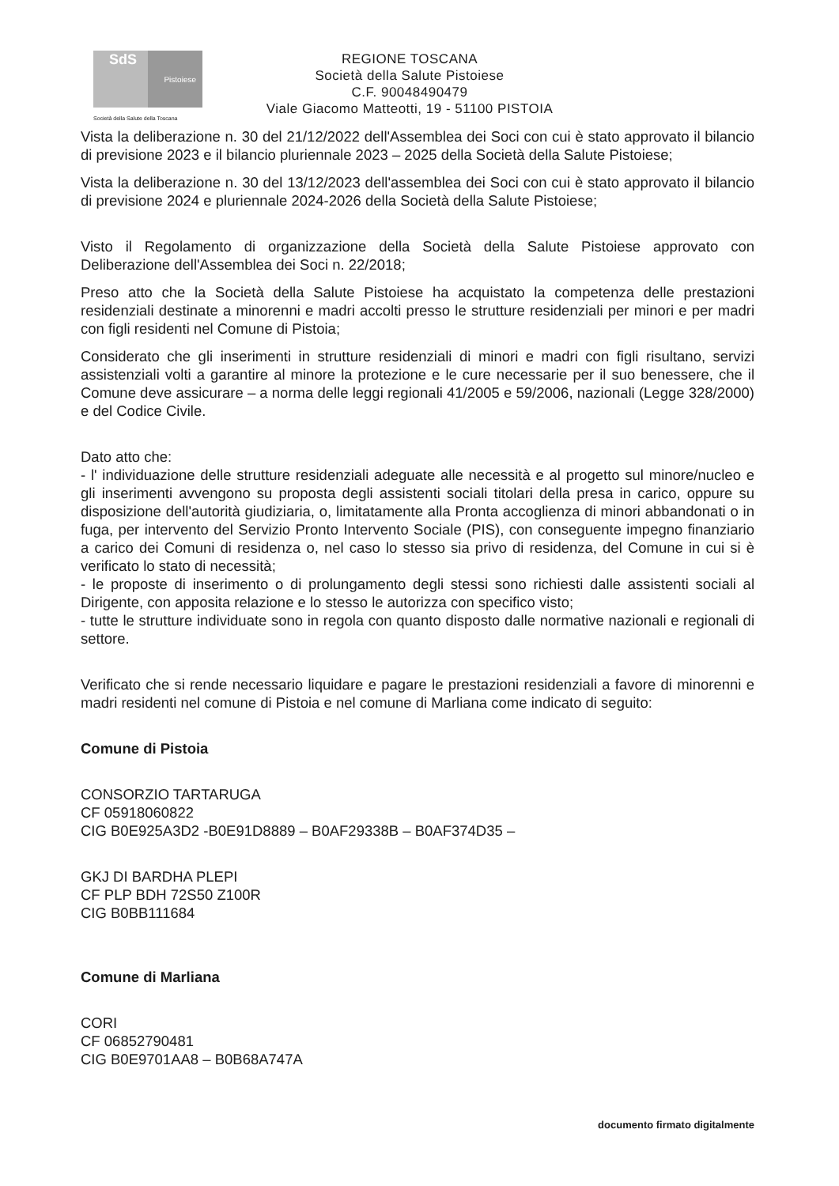SdS
Pistoiese
Società della Salute della Toscana
REGIONE TOSCANA
Società della Salute Pistoiese
C.F. 90048490479
Viale Giacomo Matteotti, 19 - 51100 PISTOIA
Vista la deliberazione n. 30 del 21/12/2022 dell'Assemblea dei Soci con cui è stato approvato il bilancio di previsione 2023 e il bilancio pluriennale 2023 – 2025 della Società della Salute Pistoiese;
Vista la deliberazione n. 30 del 13/12/2023 dell'assemblea dei Soci con cui è stato approvato il bilancio di previsione 2024 e pluriennale 2024-2026 della Società della Salute Pistoiese;
Visto il Regolamento di organizzazione della Società della Salute Pistoiese approvato con Deliberazione dell'Assemblea dei Soci n. 22/2018;
Preso atto che la Società della Salute Pistoiese ha acquistato la competenza delle prestazioni residenziali destinate a minorenni e madri accolti presso le strutture residenziali per minori e per madri con figli residenti nel Comune di Pistoia;
Considerato che gli inserimenti in strutture residenziali di minori e madri con figli risultano, servizi assistenziali volti a garantire al minore la protezione e le cure necessarie per il suo benessere, che il Comune deve assicurare – a norma delle leggi regionali 41/2005 e 59/2006, nazionali (Legge 328/2000) e del Codice Civile.
Dato atto che:
- l' individuazione delle strutture residenziali adeguate alle necessità e al progetto sul minore/nucleo e gli inserimenti avvengono su proposta degli assistenti sociali titolari della presa in carico, oppure su disposizione dell'autorità giudiziaria, o, limitatamente alla Pronta accoglienza di minori abbandonati o in fuga, per intervento del Servizio Pronto Intervento Sociale (PIS), con conseguente impegno finanziario a carico dei Comuni di residenza o, nel caso lo stesso sia privo di residenza, del Comune in cui si è verificato lo stato di necessità;
- le proposte di inserimento o di prolungamento degli stessi sono richiesti dalle assistenti sociali al Dirigente, con apposita relazione e lo stesso le autorizza con specifico visto;
- tutte le strutture individuate sono in regola con quanto disposto dalle normative nazionali e regionali di settore.
Verificato che si rende necessario liquidare e pagare le prestazioni residenziali a favore di minorenni e madri residenti nel comune di Pistoia e nel comune di Marliana come indicato di seguito:
Comune di Pistoia
CONSORZIO TARTARUGA
CF 05918060822
CIG B0E925A3D2 -B0E91D8889 – B0AF29338B – B0AF374D35 –
GKJ DI BARDHA PLEPI
CF PLP BDH 72S50 Z100R
CIG B0BB111684
Comune di Marliana
CORI
CF 06852790481
CIG B0E9701AA8 – B0B68A747A
documento firmato digitalmente